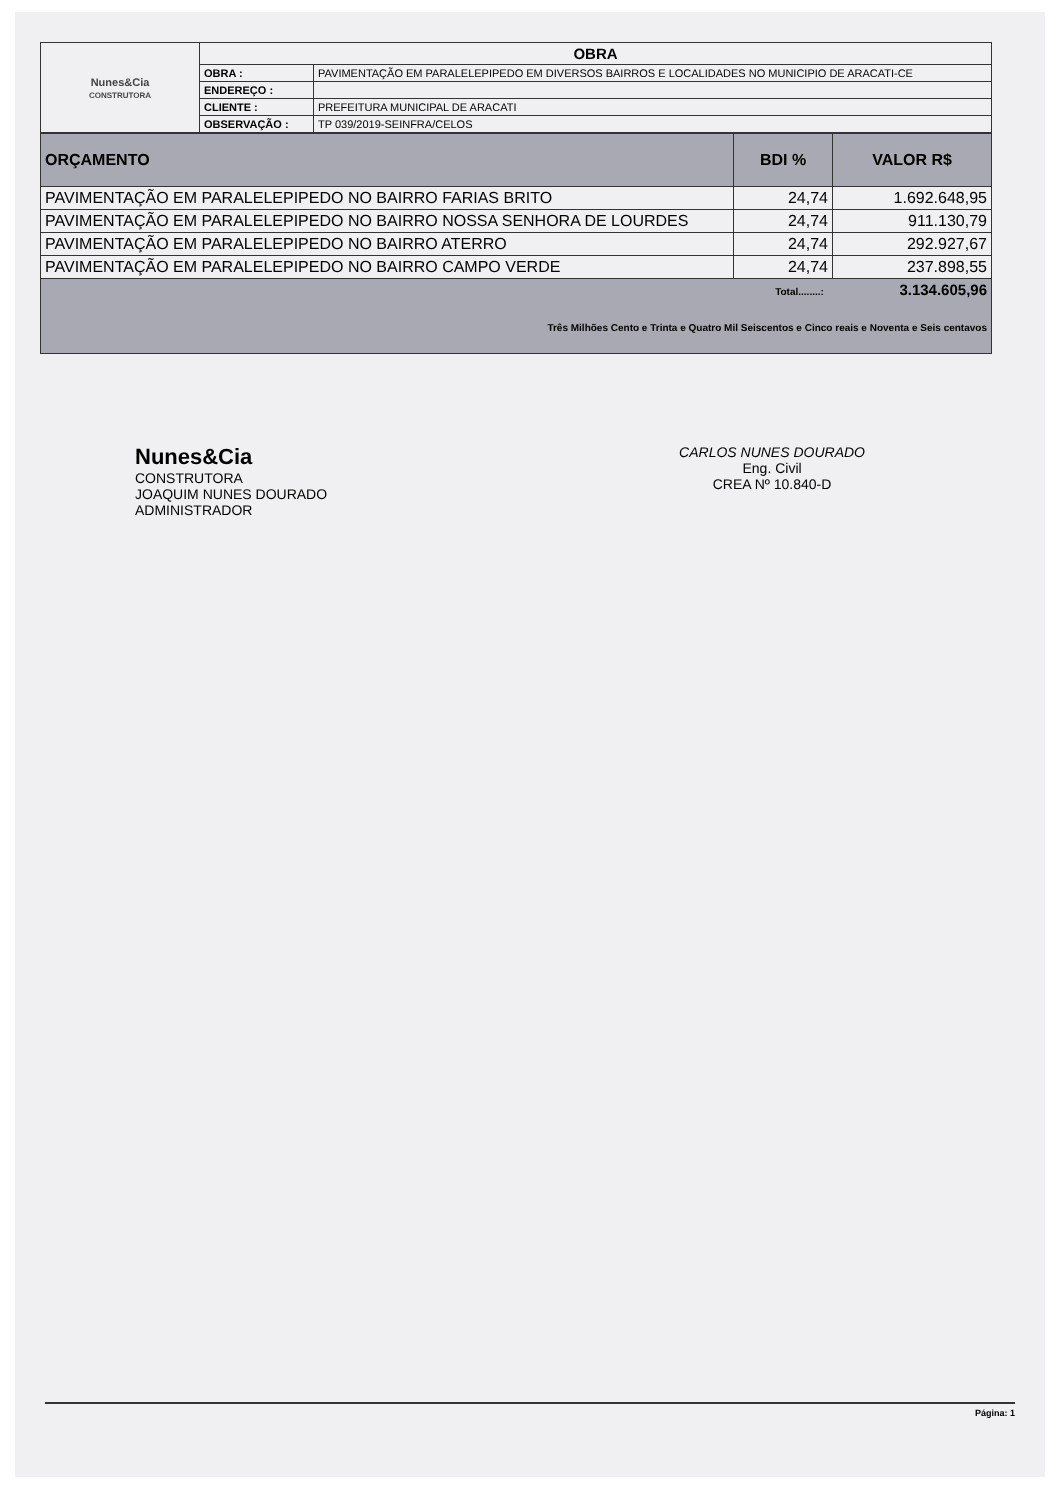| Nunes&Cia CONSTRUTORA | OBRA | |
| | OBRA : | PAVIMENTAÇÃO EM PARALELEPIPEDO EM DIVERSOS BAIRROS E LOCALIDADES NO MUNICIPIO DE ARACATI-CE |
| | ENDEREÇO : | |
| | CLIENTE : | PREFEITURA MUNICIPAL DE ARACATI |
| | OBSERVAÇÃO : | TP 039/2019-SEINFRA/CELOS |
| ORÇAMENTO | BDI % | VALOR R$ |
| --- | --- | --- |
| PAVIMENTAÇÃO EM PARALELEPIPEDO NO BAIRRO FARIAS BRITO | 24,74 | 1.692.648,95 |
| PAVIMENTAÇÃO EM PARALELEPIPEDO NO BAIRRO NOSSA SENHORA DE LOURDES | 24,74 | 911.130,79 |
| PAVIMENTAÇÃO EM PARALELEPIPEDO NO BAIRRO ATERRO | 24,74 | 292.927,67 |
| PAVIMENTAÇÃO EM PARALELEPIPEDO NO BAIRRO CAMPO VERDE | 24,74 | 237.898,55 |
| Total........: 3.134.605,96 Três Milhões Cento e Trinta e Quatro Mil Seiscentos e Cinco reais e Noventa e Seis centavos | | |
Nunes&Cia
CONSTRUTORA
JOAQUIM NUNES DOURADO
ADMINISTRADOR
CARLOS NUNES DOURADO
Eng. Civil
CREA Nº 10.840-D
Página: 1